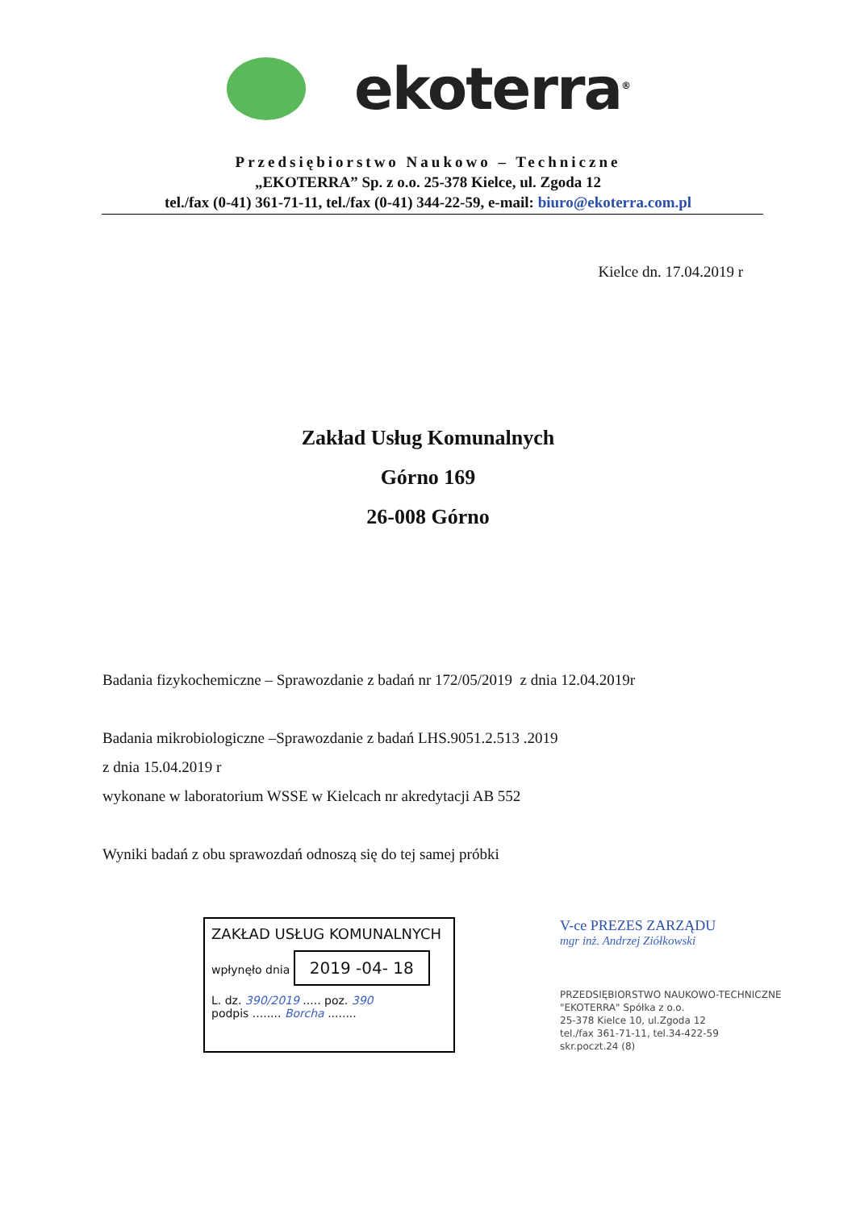ekoterra<sup>®</sup>
Przedsiębiorstwo Naukowo – Techniczne
„EKOTERRA” Sp. z o.o. 25-378 Kielce, ul. Zgoda 12
tel./fax (0-41) 361-71-11, tel./fax (0-41) 344-22-59, e-mail: biuro@ekoterra.com.pl
Kielce dn. 17.04.2019 r
Zakład Usług Komunalnych
Górno 169
26-008 Górno
Badania fizykochemiczne – Sprawozdanie z badań nr 172/05/2019 z dnia 12.04.2019r
Badania mikrobiologiczne –Sprawozdanie z badań LHS.9051.2.513 .2019
z dnia 15.04.2019 r
wykonane w laboratorium WSSE w Kielcach nr akredytacji AB 552
Wyniki badań z obu sprawozdań odnoszą się do tej samej próbki
ZAKŁAD USŁUG KOMUNALNYCH
wpłynęło dnia 2019 -04- 18
L. dz. 390/2019 ..... poz. 390
podpis ........ Borcha ........
V-ce PREZES ZARZĄDU
mgr inż. Andrzej Ziółkowski
PRZEDSIĘBIORSTWO NAUKOWO-TECHNICZNE
"EKOTERRA" Spółka z o.o.
25-378 Kielce 10, ul.Zgoda 12
tel./fax 361-71-11, tel.34-422-59
skr.poczt.24 (8)